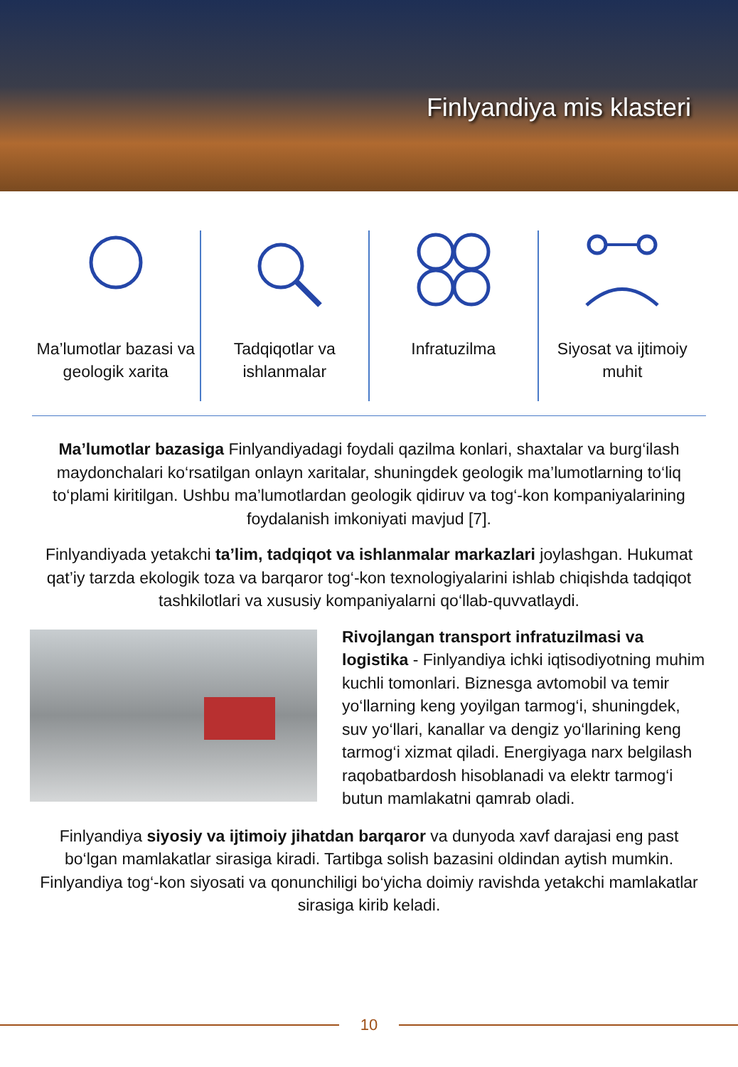Finlyandiya mis klasteri
Ma’lumotlar bazasi va geologik xarita
Tadqiqotlar va ishlanmalar Infratuzilma Siyosat va ijtimoiy muhit
Ma’lumotlar bazasiga Finlyandiyadagi foydali qazilma konlari, shaxtalar va burg‘ilash maydonchalari ko‘rsatilgan onlayn xaritalar, shuningdek geologik ma’lumotlarning to‘liq to‘plami kiritilgan. Ushbu ma’lumotlardan geologik qidiruv va tog‘-kon kompaniyalarining foydalanish imkoniyati mavjud [7].
Finlyandiyada yetakchi ta’lim, tadqiqot va ishlanmalar markazlari joylashgan. Hukumat qat’iy tarzda ekologik toza va barqaror tog‘-kon texnologiyalarini ishlab chiqishda tadqiqot tashkilotlari va xususiy kompaniyalarni qo‘llab-quvvatlaydi.
Rivojlangan transport infratuzilmasi va logistika - Finlyandiya ichki iqtisodiyotning muhim kuchli tomonlari. Biznesga avtomobil va temir yo‘llarning keng yoyilgan tarmog‘i, shuningdek, suv yo‘llari, kanallar va dengiz yo‘llarining keng tarmog‘i xizmat qiladi. Energiyaga narx belgilash raqobatbardosh hisoblanadi va elektr tarmog‘i butun mamlakatni qamrab oladi.
Finlyandiya siyosiy va ijtimoiy jihatdan barqaror va dunyoda xavf darajasi eng past bo‘lgan mamlakatlar sirasiga kiradi. Tartibga solish bazasini oldindan aytish mumkin. Finlyandiya tog‘-kon siyosati va qonunchiligi bo‘yicha doimiy ravishda yetakchi mamlakatlar sirasiga kirib keladi.
10